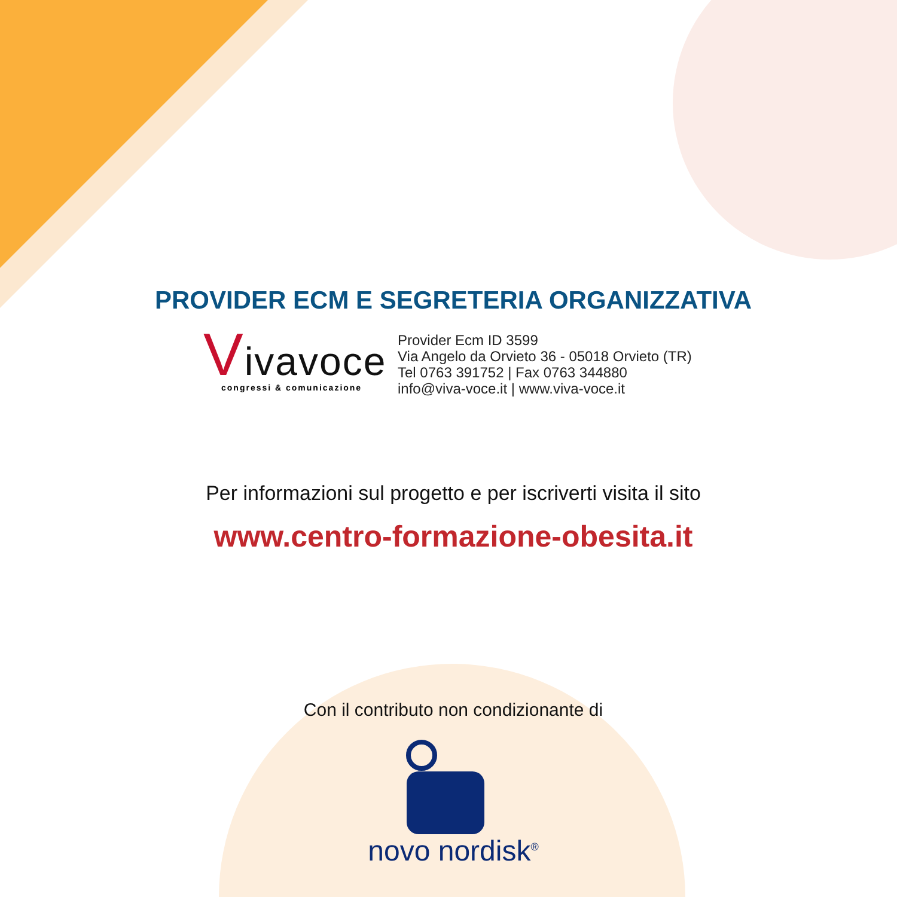PROVIDER ECM E SEGRETERIA ORGANIZZATIVA
Vivavoce
congressi & comunicazione
Provider Ecm ID 3599
Via Angelo da Orvieto 36 - 05018 Orvieto (TR)
Tel 0763 391752 | Fax 0763 344880
info@viva-voce.it | www.viva-voce.it
Per informazioni sul progetto e per iscriverti visita il sito
www.centro-formazione-obesita.it
Con il contributo non condizionante di
novo nordisk<sup>®</sup>